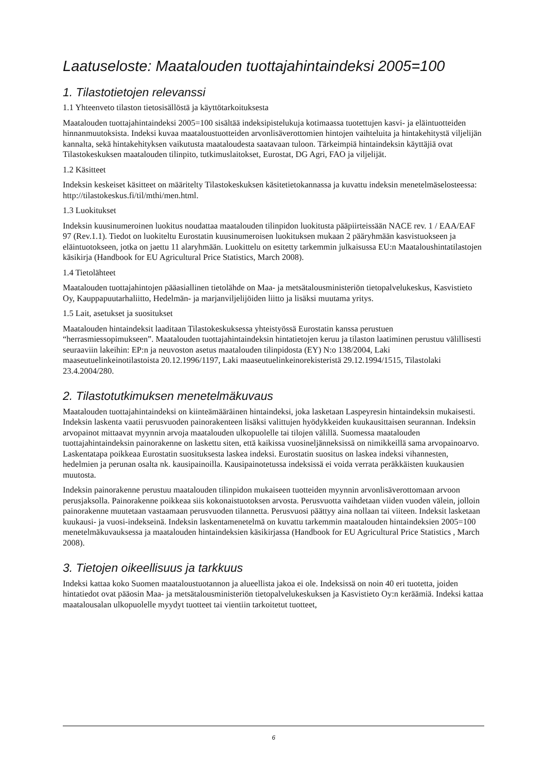Laatuseloste: Maatalouden tuottajahintaindeksi 2005=100
1. Tilastotietojen relevanssi
1.1 Yhteenveto tilaston tietosisällöstä ja käyttötarkoituksesta
Maatalouden tuottajahintaindeksi 2005=100 sisältää indeksipistelukuja kotimaassa tuotettujen kasvi- ja eläintuotteiden hinnanmuutoksista. Indeksi kuvaa maataloustuotteiden arvonlisäverottomien hintojen vaihteluita ja hintakehitystä viljelijän kannalta, sekä hintakehityksen vaikutusta maataloudesta saatavaan tuloon. Tärkeimpiä hintaindeksin käyttäjiä ovat Tilastokeskuksen maatalouden tilinpito, tutkimuslaitokset, Eurostat, DG Agri, FAO ja viljelijät.
1.2 Käsitteet
Indeksin keskeiset käsitteet on määritelty Tilastokeskuksen käsitetietokannassa ja kuvattu indeksin menetelmäselosteessa: http://tilastokeskus.fi/til/mthi/men.html.
1.3 Luokitukset
Indeksin kuusinumeroinen luokitus noudattaa maatalouden tilinpidon luokitusta pääpiirteissään NACE rev. 1 / EAA/EAF 97 (Rev.1.1). Tiedot on luokiteltu Eurostatin kuusinumeroisen luokituksen mukaan 2 pääryhmään kasvistuokseen ja eläintuotokseen, jotka on jaettu 11 alaryhmään. Luokittelu on esitetty tarkemmin julkaisussa EU:n Maataloushintatilastojen käsikirja (Handbook for EU Agricultural Price Statistics, March 2008).
1.4 Tietolähteet
Maatalouden tuottajahintojen pääasiallinen tietolähde on Maa- ja metsätalousministeriön tietopalvelukeskus, Kasvistieto Oy, Kauppapuutarhaliitto, Hedelmän- ja marjanviljelijöiden liitto ja lisäksi muutama yritys.
1.5 Lait, asetukset ja suositukset
Maatalouden hintaindeksit laaditaan Tilastokeskuksessa yhteistyössä Eurostatin kanssa perustuen “herrasmiessopimukseen”. Maatalouden tuottajahintaindeksin hintatietojen keruu ja tilaston laatiminen perustuu välillisesti seuraaviin lakeihin: EP:n ja neuvoston asetus maatalouden tilinpidosta (EY) N:o 138/2004, Laki maaseutuelinkeinotilastoista 20.12.1996/1197, Laki maaseutuelinkeinorekisteristä 29.12.1994/1515, Tilastolaki 23.4.2004/280.
2. Tilastotutkimuksen menetelmäkuvaus
Maatalouden tuottajahintaindeksi on kiinteämääräinen hintaindeksi, joka lasketaan Laspeyresin hintaindeksin mukaisesti. Indeksin laskenta vaatii perusvuoden painorakenteen lisäksi valittujen hyödykkeiden kuukausittaisen seurannan. Indeksin arvopainot mittaavat myynnin arvoja maatalouden ulkopuolelle tai tilojen välillä. Suomessa maatalouden tuottajahintaindeksin painorakenne on laskettu siten, että kaikissa vuosineljänneksissä on nimikkeillä sama arvopainoarvo. Laskentatapa poikkeaa Eurostatin suosituksesta laskea indeksi. Eurostatin suositus on laskea indeksi vihannesten, hedelmien ja perunan osalta nk. kausipainoilla. Kausipainotetussa indeksissä ei voida verrata peräkkäisten kuukausien muutosta.
Indeksin painorakenne perustuu maatalouden tilinpidon mukaiseen tuotteiden myynnin arvonlisäverottomaan arvoon perusjaksolla. Painorakenne poikkeaa siis kokonaistuotoksen arvosta. Perusvuotta vaihdetaan viiden vuoden välein, jolloin painorakenne muutetaan vastaamaan perusvuoden tilannetta. Perusvuosi päättyy aina nollaan tai viiteen. Indeksit lasketaan kuukausi- ja vuosi-indekseinä. Indeksin laskentamenetelmä on kuvattu tarkemmin maatalouden hintaindeksien 2005=100 menetelmäkuvauksessa ja maatalouden hintaindeksien käsikirjassa (Handbook for EU Agricultural Price Statistics , March 2008).
3. Tietojen oikeellisuus ja tarkkuus
Indeksi kattaa koko Suomen maataloustuotannon ja alueellista jakoa ei ole. Indeksissä on noin 40 eri tuotetta, joiden hintatiedot ovat pääosin Maa- ja metsätalousministeriön tietopalvelukeskuksen ja Kasvistieto Oy:n keräämiä. Indeksi kattaa maatalousalan ulkopuolelle myydyt tuotteet tai vientiin tarkoitetut tuotteet,
6